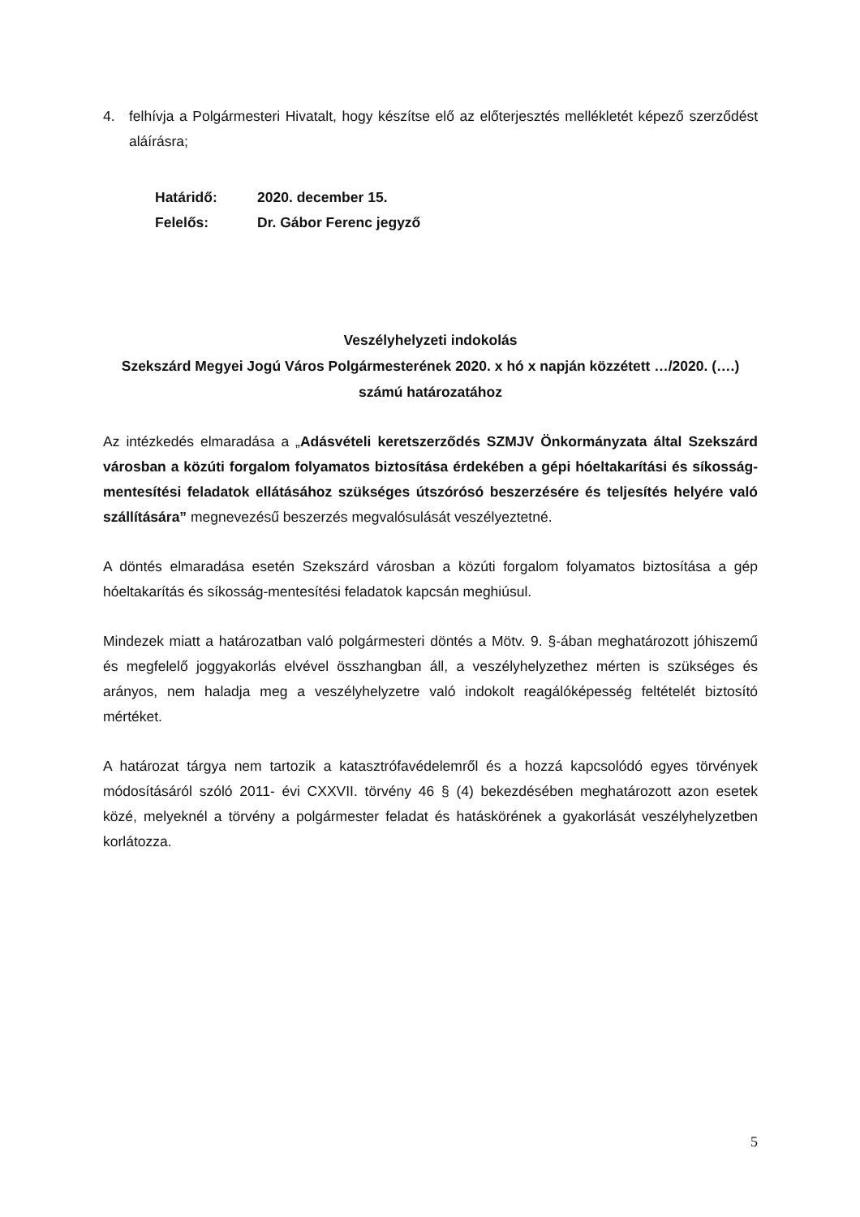4. felhívja a Polgármesteri Hivatalt, hogy készítse elő az előterjesztés mellékletét képező szerződést aláírásra;
Határidő: 2020. december 15.
Felelős: Dr. Gábor Ferenc jegyző
Veszélyhelyzeti indokolás
Szekszárd Megyei Jogú Város Polgármesterének 2020. x hó x napján közzétett …/2020. (….) számú határozatához
Az intézkedés elmaradása a „Adásvételi keretszerződés SZMJV Önkormányzata által Szekszárd városban a közúti forgalom folyamatos biztosítása érdekében a gépi hóeltakarítási és síkosság-mentesítési feladatok ellátásához szükséges útszórósó beszerzésére és teljesítés helyére való szállítására” megnevezésű beszerzés megvalósulását veszélyeztetné.
A döntés elmaradása esetén Szekszárd városban a közúti forgalom folyamatos biztosítása a gép hóeltakarítás és síkosság-mentesítési feladatok kapcsán meghiúsul.
Mindezek miatt a határozatban való polgármesteri döntés a Mötv. 9. §-ában meghatározott jóhiszemű és megfelelő joggyakorlás elvével összhangban áll, a veszélyhelyzethez mérten is szükséges és arányos, nem haladja meg a veszélyhelyzetre való indokolt reagálóképesség feltételét biztosító mértéket.
A határozat tárgya nem tartozik a katasztrófavédelemről és a hozzá kapcsolódó egyes törvények módosításáról szóló 2011- évi CXXVII. törvény 46 § (4) bekezdésében meghatározott azon esetek közé, melyeknél a törvény a polgármester feladat és hatáskörének a gyakorlását veszélyhelyzetben korlátozza.
5